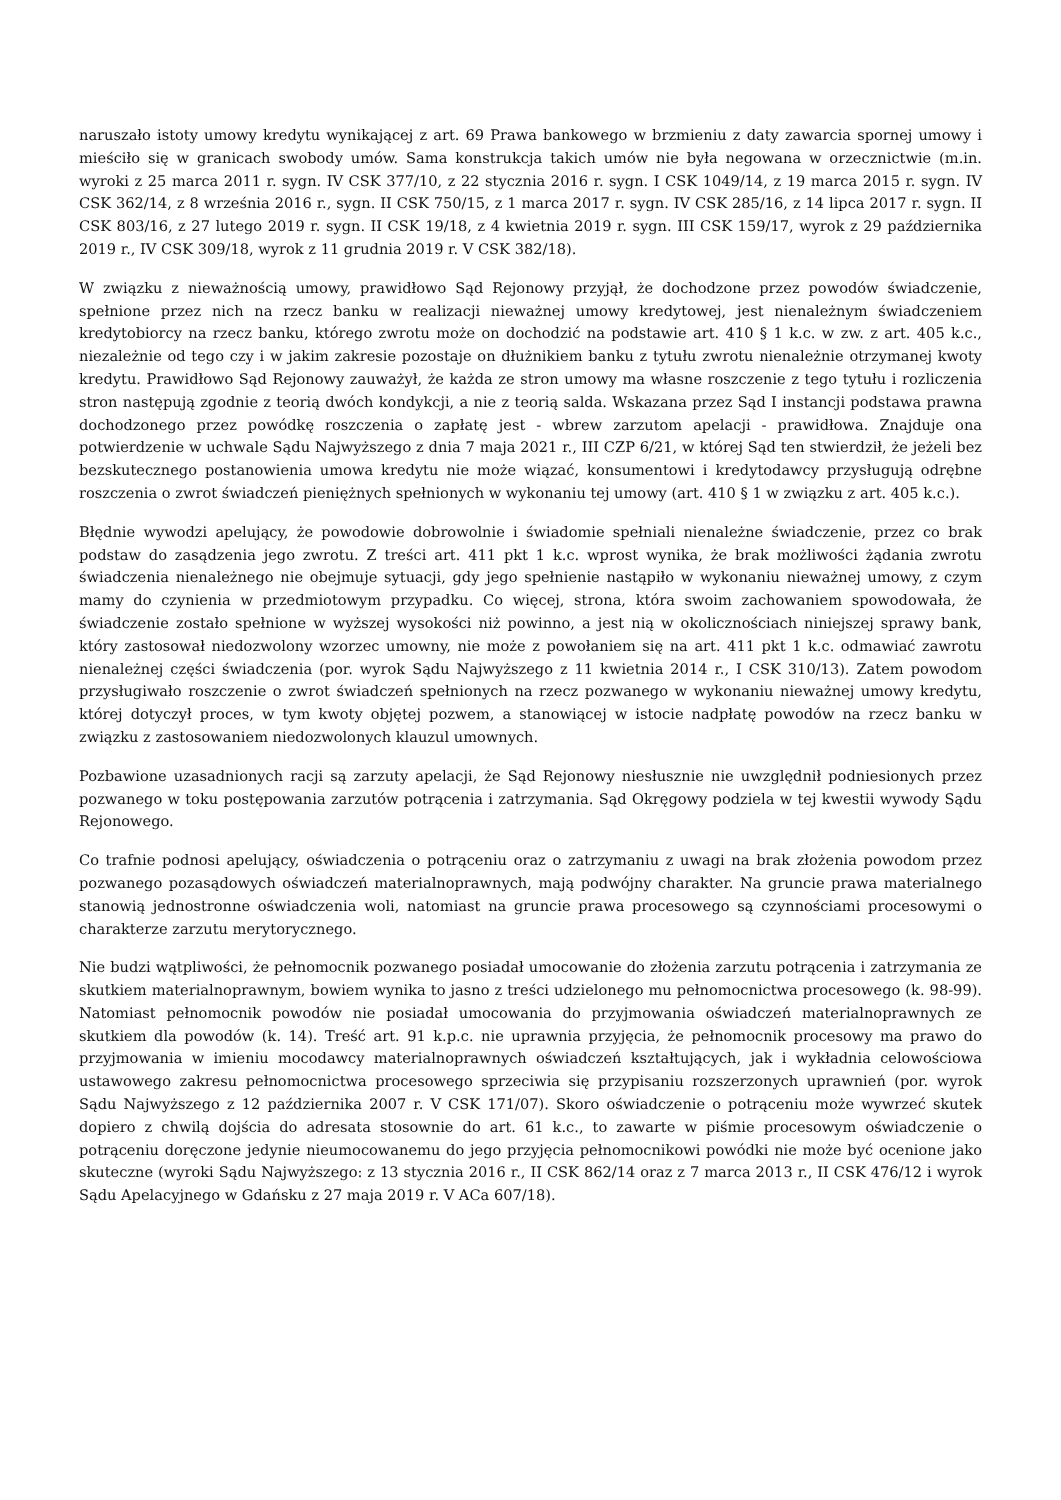naruszało istoty umowy kredytu wynikającej z art. 69 Prawa bankowego w brzmieniu z daty zawarcia spornej umowy i mieściło się w granicach swobody umów. Sama konstrukcja takich umów nie była negowana w orzecznictwie (m.in. wyroki z 25 marca 2011 r. sygn. IV CSK 377/10, z 22 stycznia 2016 r. sygn. I CSK 1049/14, z 19 marca 2015 r. sygn. IV CSK 362/14, z 8 września 2016 r., sygn. II CSK 750/15, z 1 marca 2017 r. sygn. IV CSK 285/16, z 14 lipca 2017 r. sygn. II CSK 803/16, z 27 lutego 2019 r. sygn. II CSK 19/18, z 4 kwietnia 2019 r. sygn. III CSK 159/17, wyrok z 29 października 2019 r., IV CSK 309/18, wyrok z 11 grudnia 2019 r. V CSK 382/18).
W związku z nieważnością umowy, prawidłowo Sąd Rejonowy przyjął, że dochodzone przez powodów świadczenie, spełnione przez nich na rzecz banku w realizacji nieważnej umowy kredytowej, jest nienależnym świadczeniem kredytobiorcy na rzecz banku, którego zwrotu może on dochodzić na podstawie art. 410 § 1 k.c. w zw. z art. 405 k.c., niezależnie od tego czy i w jakim zakresie pozostaje on dłużnikiem banku z tytułu zwrotu nienależnie otrzymanej kwoty kredytu. Prawidłowo Sąd Rejonowy zauważył, że każda ze stron umowy ma własne roszczenie z tego tytułu i rozliczenia stron następują zgodnie z teorią dwóch kondykcji, a nie z teorią salda. Wskazana przez Sąd I instancji podstawa prawna dochodzonego przez powódkę roszczenia o zapłatę jest - wbrew zarzutom apelacji - prawidłowa. Znajduje ona potwierdzenie w uchwale Sądu Najwyższego z dnia 7 maja 2021 r., III CZP 6/21, w której Sąd ten stwierdził, że jeżeli bez bezskutecznego postanowienia umowa kredytu nie może wiązać, konsumentowi i kredytodawcy przysługują odrębne roszczenia o zwrot świadczeń pieniężnych spełnionych w wykonaniu tej umowy (art. 410 § 1 w związku z art. 405 k.c.).
Błędnie wywodzi apelujący, że powodowie dobrowolnie i świadomie spełniali nienależne świadczenie, przez co brak podstaw do zasądzenia jego zwrotu. Z treści art. 411 pkt 1 k.c. wprost wynika, że brak możliwości żądania zwrotu świadczenia nienależnego nie obejmuje sytuacji, gdy jego spełnienie nastąpiło w wykonaniu nieważnej umowy, z czym mamy do czynienia w przedmiotowym przypadku. Co więcej, strona, która swoim zachowaniem spowodowała, że świadczenie zostało spełnione w wyższej wysokości niż powinno, a jest nią w okolicznościach niniejszej sprawy bank, który zastosował niedozwolony wzorzec umowny, nie może z powołaniem się na art. 411 pkt 1 k.c. odmawiać zawrotu nienależnej części świadczenia (por. wyrok Sądu Najwyższego z 11 kwietnia 2014 r., I CSK 310/13). Zatem powodom przysługiwało roszczenie o zwrot świadczeń spełnionych na rzecz pozwanego w wykonaniu nieważnej umowy kredytu, której dotyczył proces, w tym kwoty objętej pozwem, a stanowiącej w istocie nadpłatę powodów na rzecz banku w związku z zastosowaniem niedozwolonych klauzul umownych.
Pozbawione uzasadnionych racji są zarzuty apelacji, że Sąd Rejonowy niesłusznie nie uwzględnił podniesionych przez pozwanego w toku postępowania zarzutów potrącenia i zatrzymania. Sąd Okręgowy podziela w tej kwestii wywody Sądu Rejonowego.
Co trafnie podnosi apelujący, oświadczenia o potrąceniu oraz o zatrzymaniu z uwagi na brak złożenia powodom przez pozwanego pozasądowych oświadczeń materialnoprawnych, mają podwójny charakter. Na gruncie prawa materialnego stanowią jednostronne oświadczenia woli, natomiast na gruncie prawa procesowego są czynnościami procesowymi o charakterze zarzutu merytorycznego.
Nie budzi wątpliwości, że pełnomocnik pozwanego posiadał umocowanie do złożenia zarzutu potrącenia i zatrzymania ze skutkiem materialnoprawnym, bowiem wynika to jasno z treści udzielonego mu pełnomocnictwa procesowego (k. 98-99). Natomiast pełnomocnik powodów nie posiadał umocowania do przyjmowania oświadczeń materialnoprawnych ze skutkiem dla powodów (k. 14). Treść art. 91 k.p.c. nie uprawnia przyjęcia, że pełnomocnik procesowy ma prawo do przyjmowania w imieniu mocodawcy materialnoprawnych oświadczeń kształtujących, jak i wykładnia celowościowa ustawowego zakresu pełnomocnictwa procesowego sprzeciwia się przypisaniu rozszerzonych uprawnień (por. wyrok Sądu Najwyższego z 12 października 2007 r. V CSK 171/07). Skoro oświadczenie o potrąceniu może wywrzeć skutek dopiero z chwilą dojścia do adresata stosownie do art. 61 k.c., to zawarte w piśmie procesowym oświadczenie o potrąceniu doręczone jedynie nieumocowanemu do jego przyjęcia pełnomocnikowi powódki nie może być ocenione jako skuteczne (wyroki Sądu Najwyższego: z 13 stycznia 2016 r., II CSK 862/14 oraz z 7 marca 2013 r., II CSK 476/12 i wyrok Sądu Apelacyjnego w Gdańsku z 27 maja 2019 r. V ACa 607/18).